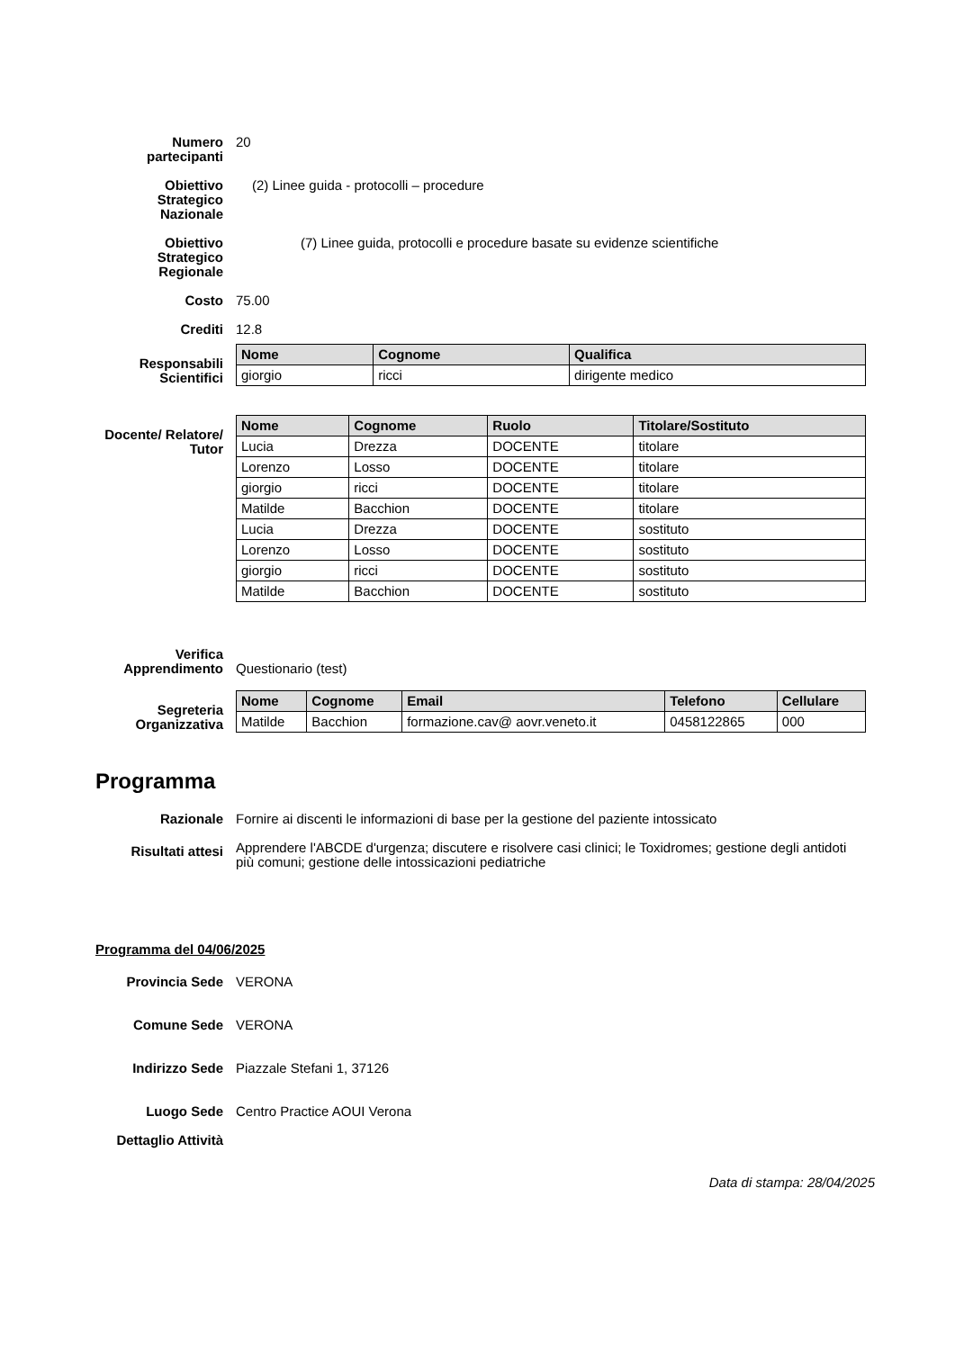Numero partecipanti
20
Obiettivo Strategico Nazionale
(2) Linee guida - protocolli – procedure
Obiettivo Strategico Regionale
(7) Linee guida, protocolli e procedure basate su evidenze scientifiche
Costo 75.00
Crediti 12.8
Responsabili Scientifici
| Nome | Cognome | Qualifica |
| --- | --- | --- |
| giorgio | ricci | dirigente medico |
Docente/ Relatore/ Tutor
| Nome | Cognome | Ruolo | Titolare/Sostituto |
| --- | --- | --- | --- |
| Lucia | Drezza | DOCENTE | titolare |
| Lorenzo | Losso | DOCENTE | titolare |
| giorgio | ricci | DOCENTE | titolare |
| Matilde | Bacchion | DOCENTE | titolare |
| Lucia | Drezza | DOCENTE | sostituto |
| Lorenzo | Losso | DOCENTE | sostituto |
| giorgio | ricci | DOCENTE | sostituto |
| Matilde | Bacchion | DOCENTE | sostituto |
Verifica Apprendimento
Questionario (test)
Segreteria Organizzativa
| Nome | Cognome | Email | Telefono | Cellulare |
| --- | --- | --- | --- | --- |
| Matilde | Bacchion | formazione.cav@ aovr.veneto.it | 0458122865 | 000 |
Programma
Razionale Fornire ai discenti le informazioni di base per la gestione del paziente intossicato
Risultati attesi
Apprendere l'ABCDE d'urgenza; discutere e risolvere casi clinici; le Toxidromes; gestione degli antidoti più comuni; gestione delle intossicazioni pediatriche
Programma del 04/06/2025
Provincia Sede VERONA
Comune Sede VERONA
Indirizzo Sede Piazzale Stefani 1, 37126
Luogo Sede Centro Practice AOUI Verona
Dettaglio Attività
Data di stampa: 28/04/2025